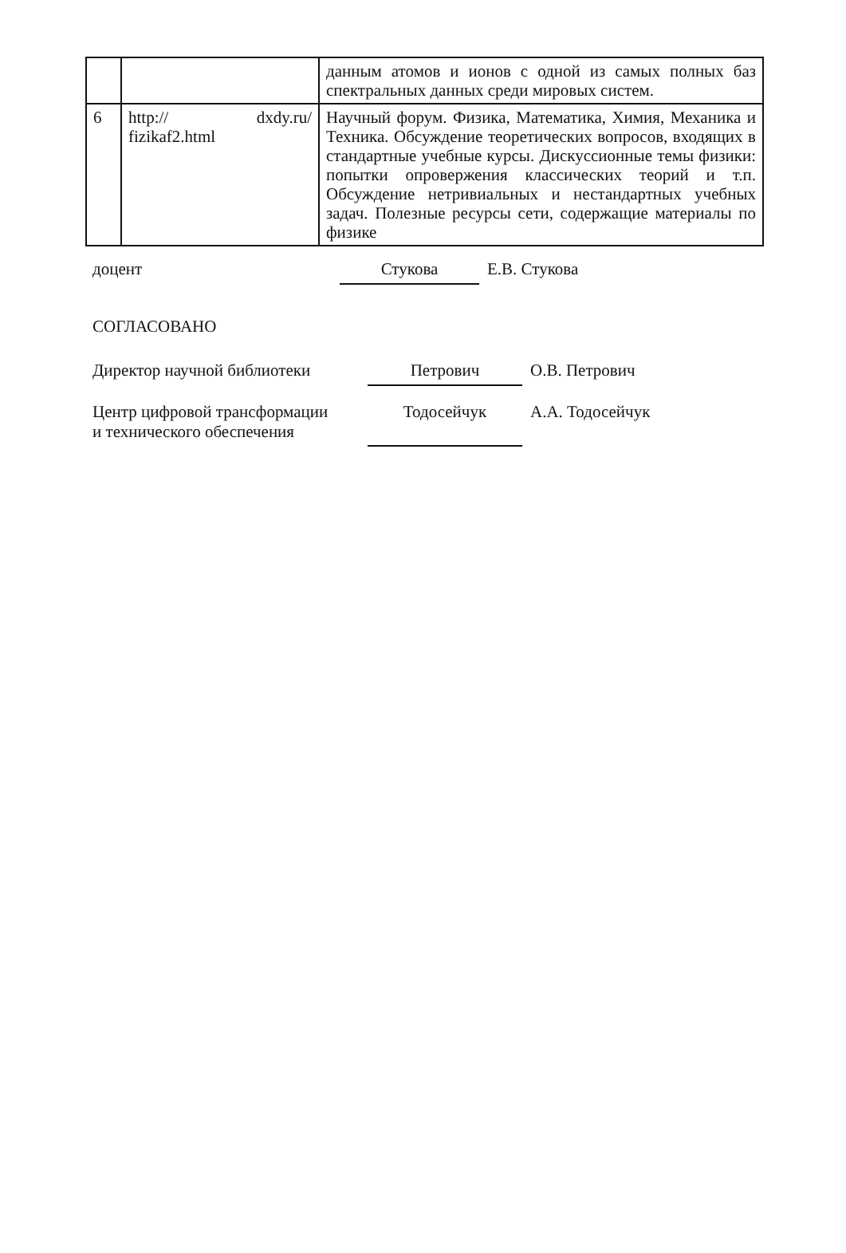| | | данным атомов и ионов с одной из самых полных баз спектральных данных среди мировых систем. |
| 6 | http:// dxdy.ru/ fizikaf2.html | Научный форум. Физика, Математика, Химия, Механика и Техника. Обсуждение теоретических вопросов, входящих в стандартные учебные курсы. Дискуссионные темы физики: попытки опровержения классических теорий и т.п. Обсуждение нетривиальных и нестандартных учебных задач. Полезные ресурсы сети, содержащие материалы по физике |
доцент
Стукова
Е.В. Стукова
СОГЛАСОВАНО
Директор научной библиотеки
Петрович
О.В. Петрович
Центр цифровой трансформации
и технического обеспечения
Тодосейчук
А.А. Тодосейчук